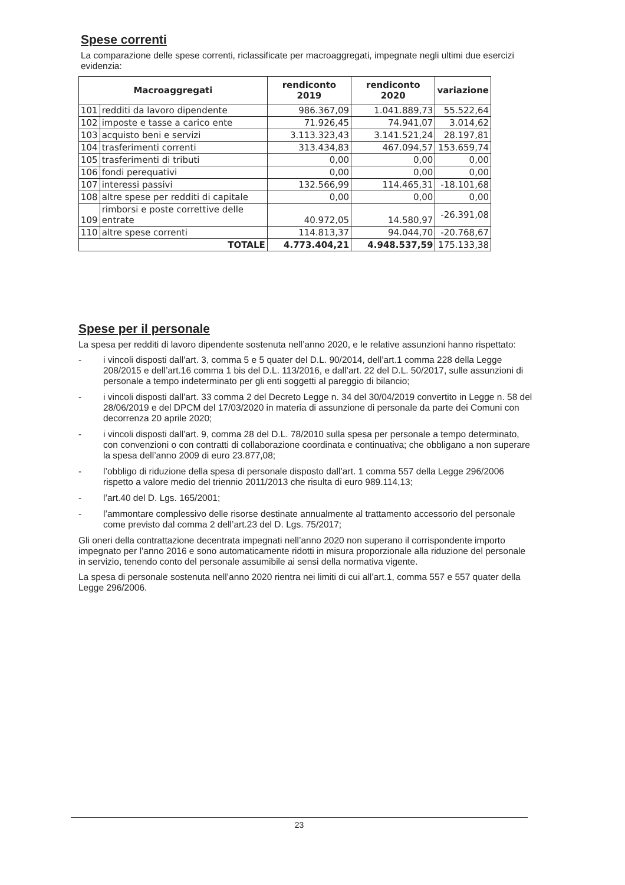Spese correnti
La comparazione delle spese correnti, riclassificate per macroaggregati, impegnate negli ultimi due esercizi evidenzia:
| Macroaggregati | | rendiconto 2019 | rendiconto 2020 | variazione |
| --- | --- | --- | --- | --- |
| 101 | redditi da lavoro dipendente | 986.367,09 | 1.041.889,73 | 55.522,64 |
| 102 | imposte e tasse a carico ente | 71.926,45 | 74.941,07 | 3.014,62 |
| 103 | acquisto beni e servizi | 3.113.323,43 | 3.141.521,24 | 28.197,81 |
| 104 | trasferimenti correnti | 313.434,83 | 467.094,57 | 153.659,74 |
| 105 | trasferimenti di tributi | 0,00 | 0,00 | 0,00 |
| 106 | fondi perequativi | 0,00 | 0,00 | 0,00 |
| 107 | interessi passivi | 132.566,99 | 114.465,31 | -18.101,68 |
| 108 | altre spese per redditi di capitale | 0,00 | 0,00 | 0,00 |
| 109 | rimborsi e poste correttive delle entrate | 40.972,05 | 14.580,97 | -26.391,08 |
| 110 | altre spese correnti | 114.813,37 | 94.044,70 | -20.768,67 |
| TOTALE | | 4.773.404,21 | 4.948.537,59 | 175.133,38 |
Spese per il personale
La spesa per redditi di lavoro dipendente sostenuta nell’anno 2020, e le relative assunzioni hanno rispettato:
- i vincoli disposti dall’art. 3, comma 5 e 5 quater del D.L. 90/2014, dell’art.1 comma 228 della Legge 208/2015 e dell’art.16 comma 1 bis del D.L. 113/2016, e dall’art. 22 del D.L. 50/2017, sulle assunzioni di personale a tempo indeterminato per gli enti soggetti al pareggio di bilancio;
- i vincoli disposti dall’art. 33 comma 2 del Decreto Legge n. 34 del 30/04/2019 convertito in Legge n. 58 del 28/06/2019 e del DPCM del 17/03/2020 in materia di assunzione di personale da parte dei Comuni con decorrenza 20 aprile 2020;
- i vincoli disposti dall’art. 9, comma 28 del D.L. 78/2010 sulla spesa per personale a tempo determinato, con convenzioni o con contratti di collaborazione coordinata e continuativa; che obbligano a non superare la spesa dell’anno 2009 di euro 23.877,08;
- l’obbligo di riduzione della spesa di personale disposto dall’art. 1 comma 557 della Legge 296/2006 rispetto a valore medio del triennio 2011/2013 che risulta di euro 989.114,13;
- l’art.40 del D. Lgs. 165/2001;
- l’ammontare complessivo delle risorse destinate annualmente al trattamento accessorio del personale come previsto dal comma 2 dell’art.23 del D. Lgs. 75/2017;
Gli oneri della contrattazione decentrata impegnati nell’anno 2020 non superano il corrispondente importo impegnato per l’anno 2016 e sono automaticamente ridotti in misura proporzionale alla riduzione del personale in servizio, tenendo conto del personale assumibile ai sensi della normativa vigente.
La spesa di personale sostenuta nell’anno 2020 rientra nei limiti di cui all’art.1, comma 557 e 557 quater della Legge 296/2006.
23